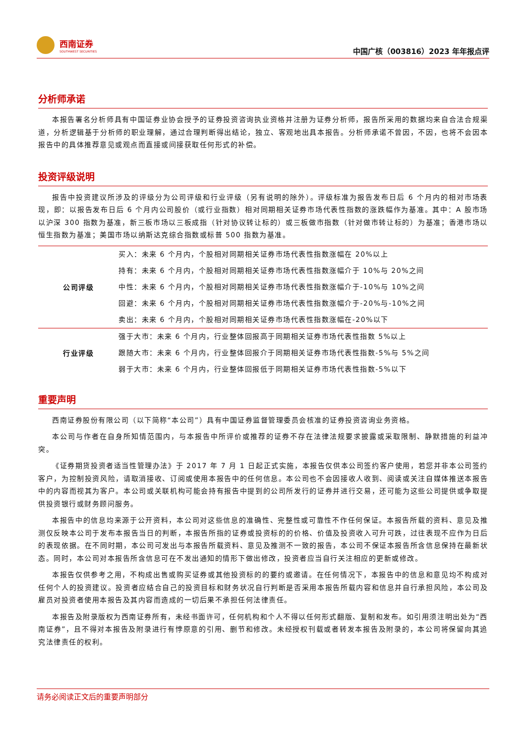西南证券
SOUTHWEST SECURITIES
中国广核（003816）2023 年年报点评
分析师承诺
本报告署名分析师具有中国证券业协会授予的证券投资咨询执业资格并注册为证券分析师，报告所采用的数据均来自合法合规渠道，分析逻辑基于分析师的职业理解，通过合理判断得出结论，独立、客观地出具本报告。分析师承诺不曾因，不因，也将不会因本报告中的具体推荐意见或观点而直接或间接获取任何形式的补偿。
投资评级说明
报告中投资建议所涉及的评级分为公司评级和行业评级（另有说明的除外）。评级标准为报告发布日后 6 个月内的相对市场表现，即：以报告发布日后 6 个月内公司股价（或行业指数）相对同期相关证券市场代表性指数的涨跌幅作为基准。其中：A 股市场以沪深 300 指数为基准，新三板市场以三板成指（针对协议转让标的）或三板做市指数（针对做市转让标的）为基准；香港市场以恒生指数为基准；美国市场以纳斯达克综合指数或标普 500 指数为基准。
| 公司评级 | 买入：未来 6 个月内，个股相对同期相关证券市场代表性指数涨幅在 20%以上 |
| | 持有：未来 6 个月内，个股相对同期相关证券市场代表性指数涨幅介于 10%与 20%之间 |
| | 中性：未来 6 个月内，个股相对同期相关证券市场代表性指数涨幅介于-10%与 10%之间 |
| | 回避：未来 6 个月内，个股相对同期相关证券市场代表性指数涨幅介于-20%与-10%之间 |
| | 卖出：未来 6 个月内，个股相对同期相关证券市场代表性指数涨幅在-20%以下 |
| 行业评级 | 强于大市：未来 6 个月内，行业整体回报高于同期相关证券市场代表性指数 5%以上 |
| | 跟随大市：未来 6 个月内，行业整体回报介于同期相关证券市场代表性指数-5%与 5%之间 |
| | 弱于大市：未来 6 个月内，行业整体回报低于同期相关证券市场代表性指数-5%以下 |
重要声明
西南证券股份有限公司（以下简称“本公司”）具有中国证券监督管理委员会核准的证券投资咨询业务资格。
本公司与作者在自身所知情范围内，与本报告中所评价或推荐的证券不存在法律法规要求披露或采取限制、静默措施的利益冲突。
《证券期货投资者适当性管理办法》于 2017 年 7 月 1 日起正式实施，本报告仅供本公司签约客户使用，若您并非本公司签约客户，为控制投资风险，请取消接收、订阅或使用本报告中的任何信息。本公司也不会因接收人收到、阅读或关注自媒体推送本报告中的内容而视其为客户。本公司或关联机构可能会持有报告中提到的公司所发行的证券并进行交易，还可能为这些公司提供或争取提供投资银行或财务顾问服务。
本报告中的信息均来源于公开资料，本公司对这些信息的准确性、完整性或可靠性不作任何保证。本报告所载的资料、意见及推测仅反映本公司于发布本报告当日的判断，本报告所指的证券或投资标的的价格、价值及投资收入可升可跌，过往表现不应作为日后的表现依据。在不同时期，本公司可发出与本报告所载资料、意见及推测不一致的报告，本公司不保证本报告所含信息保持在最新状态。同时，本公司对本报告所含信息可在不发出通知的情形下做出修改，投资者应当自行关注相应的更新或修改。
本报告仅供参考之用，不构成出售或购买证券或其他投资标的的要约或邀请。在任何情况下，本报告中的信息和意见均不构成对任何个人的投资建议。投资者应结合自己的投资目标和财务状况自行判断是否采用本报告所载内容和信息并自行承担风险，本公司及雇员对投资者使用本报告及其内容而造成的一切后果不承担任何法律责任。
本报告及附录版权为西南证券所有，未经书面许可，任何机构和个人不得以任何形式翻版、复制和发布。如引用须注明出处为“西南证券”，且不得对本报告及附录进行有悖原意的引用、删节和修改。未经授权刊载或者转发本报告及附录的，本公司将保留向其追究法律责任的权利。
请务必阅读正文后的重要声明部分